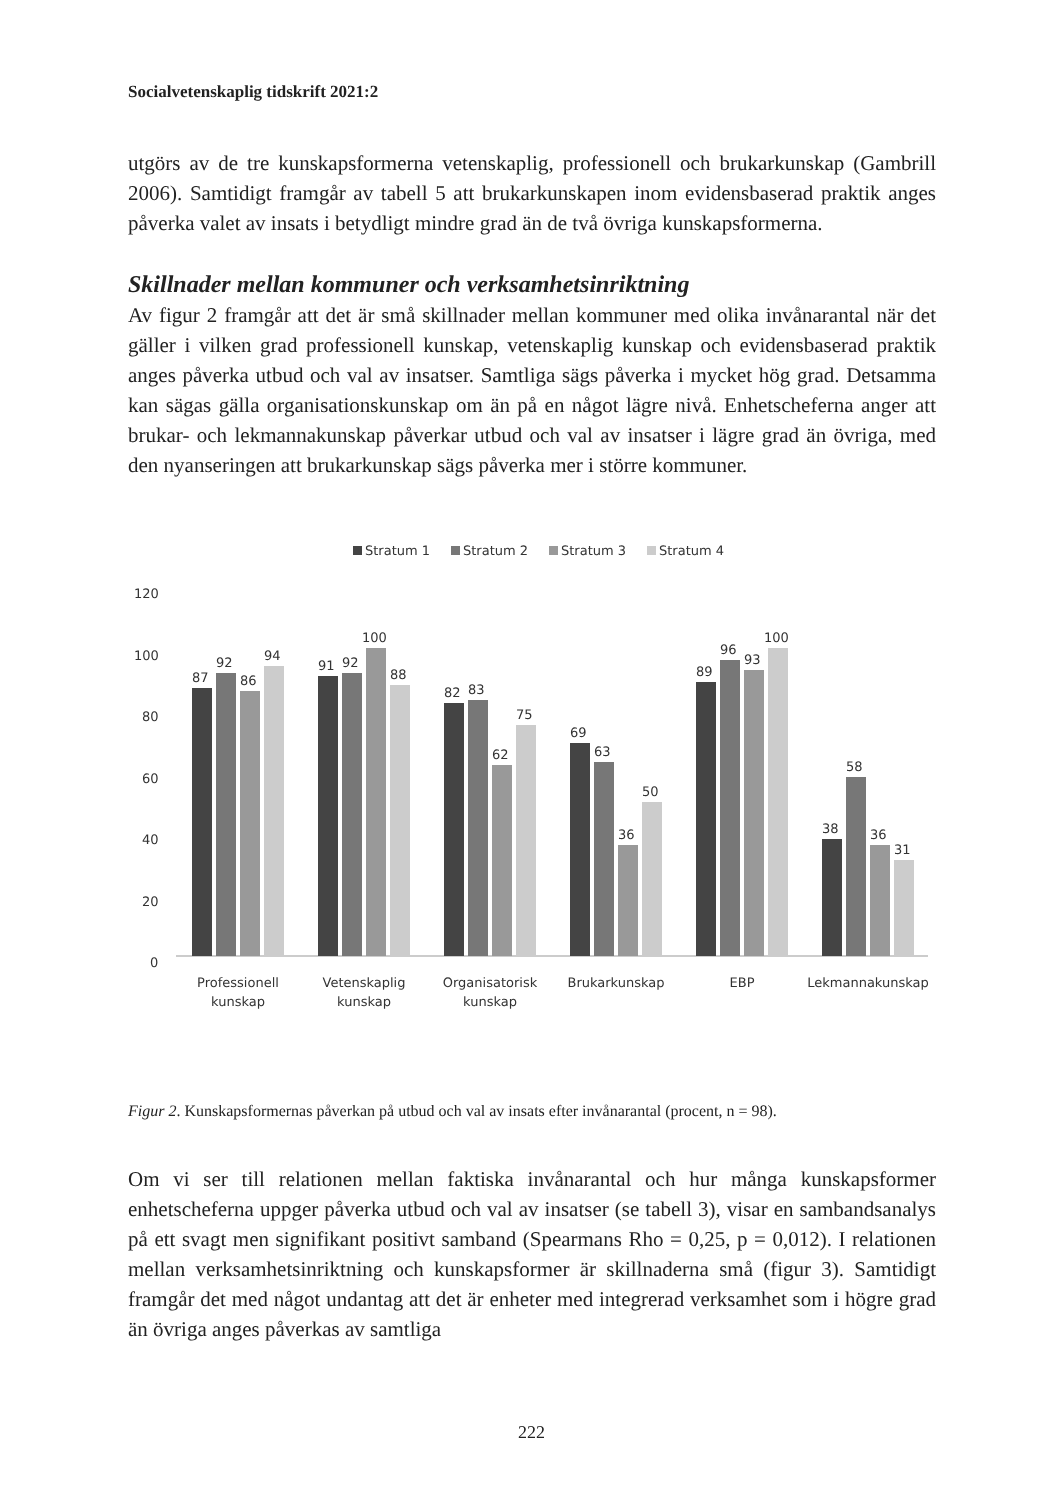Socialvetenskaplig tidskrift 2021:2
utgörs av de tre kunskapsformerna vetenskaplig, professionell och brukarkunskap (Gambrill 2006). Samtidigt framgår av tabell 5 att brukarkunskapen inom evidens­baserad praktik anges påverka valet av insats i betydligt mindre grad än de två övriga kunskapsformerna.
Skillnader mellan kommuner och verksamhetsinriktning
Av figur 2 framgår att det är små skillnader mellan kommuner med olika invånaran­tal när det gäller i vilken grad professionell kunskap, vetenskaplig kunskap och evi­densbaserad praktik anges påverka utbud och val av insatser. Samtliga sägs påverka i mycket hög grad. Detsamma kan sägas gälla organisationskunskap om än på en något lägre nivå. Enhetscheferna anger att brukar- och lekmannakunskap påverkar utbud och val av insatser i lägre grad än övriga, med den nyanseringen att brukarkunskap sägs påverka mer i större kommuner.
Stratum 1
Stratum 2
Stratum 3
Stratum 4
120
100
80
60
40
20
0
87
92
86
94
91
92
100
88
82
83
62
75
69
63
36
50
89
96
93
100
38
58
36
31
Professionell
kunskap
Vetenskaplig
kunskap
Organisatorisk
kunskap
Brukarkunskap
EBP
Lekmannakunskap
Figur 2. Kunskapsformernas påverkan på utbud och val av insats efter invånarantal (procent, n = 98).
Om vi ser till relationen mellan faktiska invånarantal och hur många kunskapsformer enhetscheferna uppger påverka utbud och val av insatser (se tabell 3), visar en sam­bandsanalys på ett svagt men signifikant positivt samband (Spearmans Rho = 0,25, p = 0,012). I relationen mellan verksamhetsinriktning och kunskapsformer är skill­naderna små (figur 3). Samtidigt framgår det med något undantag att det är enheter med integrerad verksamhet som i högre grad än övriga anges påverkas av samtliga
222